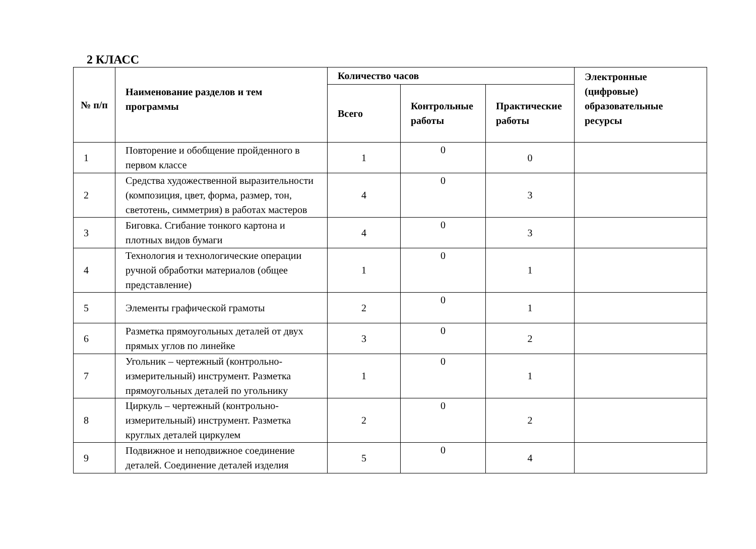2 КЛАСС
| № п/п | Наименование разделов и тем программы | Количество часов | | | Электронные (цифровые) образовательные ресурсы |
| --- | --- | --- | --- | --- | --- |
| | | Всего | Контрольные работы | Практические работы | |
| 1 | Повторение и обобщение пройденного в первом классе | 1 | 0 | 0 | |
| 2 | Средства художественной выразительности (композиция, цвет, форма, размер, тон, светотень, симметрия) в работах мастеров | 4 | 0 | 3 | |
| 3 | Биговка. Сгибание тонкого картона и плотных видов бумаги | 4 | 0 | 3 | |
| 4 | Технология и технологические операции ручной обработки материалов (общее представление) | 1 | 0 | 1 | |
| 5 | Элементы графической грамоты | 2 | 0 | 1 | |
| 6 | Разметка прямоугольных деталей от двух прямых углов по линейке | 3 | 0 | 2 | |
| 7 | Угольник – чертежный (контрольно-измерительный) инструмент. Разметка прямоугольных деталей по угольнику | 1 | 0 | 1 | |
| 8 | Циркуль – чертежный (контрольно-измерительный) инструмент. Разметка круглых деталей циркулем | 2 | 0 | 2 | |
| 9 | Подвижное и неподвижное соединение деталей. Соединение деталей изделия | 5 | 0 | 4 | |